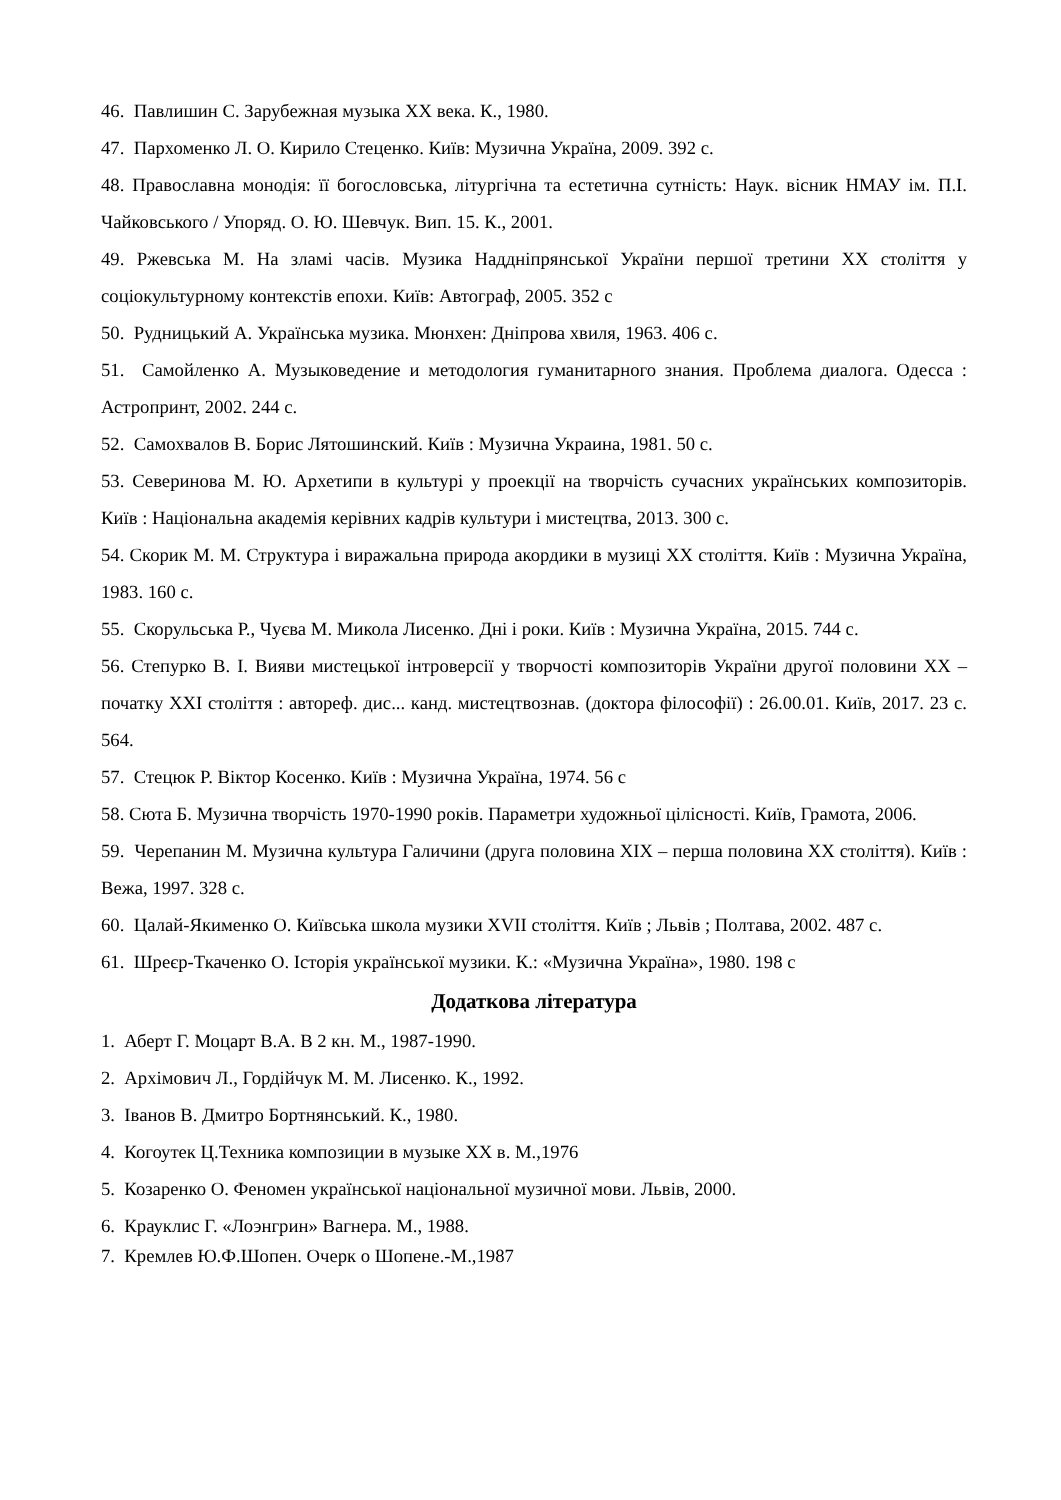46. Павлишин С. Зарубежная музыка XX века. К., 1980.
47. Пархоменко Л. О. Кирило Стеценко. Київ: Музична Україна, 2009. 392 с.
48. Православна монодія: її богословська, літургічна та естетична сутність: Наук. вісник НМАУ ім. П.І. Чайковського / Упоряд. О. Ю. Шевчук. Вип. 15. К., 2001.
49. Ржевська М. На зламі часів. Музика Наддніпрянської України першої третини ХХ століття у соціокультурному контекстів епохи. Київ: Автограф, 2005. 352 с
50. Рудницький А. Українська музика. Мюнхен: Дніпрова хвиля, 1963. 406 с.
51. Самойленко А. Музыковедение и методология гуманитарного знания. Проблема диалога. Одесса : Астропринт, 2002. 244 с.
52. Самохвалов В. Борис Лятошинский. Київ : Музична Украина, 1981. 50 с.
53. Северинова М. Ю. Архетипи в культурі у проекції на творчість сучасних українських композиторів. Київ : Національна академія керівних кадрів культури і мистецтва, 2013. 300 с.
54. Скорик М. М. Структура і виражальна природа акордики в музиці ХХ століття. Київ : Музична Україна, 1983. 160 с.
55. Скорульська Р., Чуєва М. Микола Лисенко. Дні і роки. Київ : Музична Україна, 2015. 744 с.
56. Степурко В. І. Вияви мистецької інтроверсії у творчості композиторів України другої половини ХХ – початку ХХІ століття : автореф. дис... канд. мистецтвознав. (доктора філософії) : 26.00.01. Київ, 2017. 23 с. 564.
57. Стецюк Р. Віктор Косенко. Київ : Музична Україна, 1974. 56 с
58. Сюта Б. Музична творчість 1970-1990 років. Параметри художньої цілісності. Київ, Грамота, 2006.
59. Черепанин М. Музична культура Галичини (друга половина ХІХ – перша половина ХХ століття). Київ : Вежа, 1997. 328 с.
60. Цалай-Якименко О. Київська школа музики XVII століття. Київ ; Львів ; Полтава, 2002. 487 с.
61. Шреєр-Ткаченко О. Історія української музики. К.: «Музична Україна», 1980. 198 с
Додаткова література
1. Аберт Г. Моцарт В.А. В 2 кн. М., 1987-1990.
2. Архімович Л., Гордійчук М. М. Лисенко. К., 1992.
3. Іванов В. Дмитро Бортнянський. К., 1980.
4. Когоутек Ц.Техника композиции в музыке ХХ в. М.,1976
5. Козаренко О. Феномен української національної музичної мови. Львів, 2000.
6. Крауклис Г. «Лоэнгрин» Вагнера. М., 1988.
7. Кремлев Ю.Ф.Шопен. Очерк о Шопене.-М.,1987